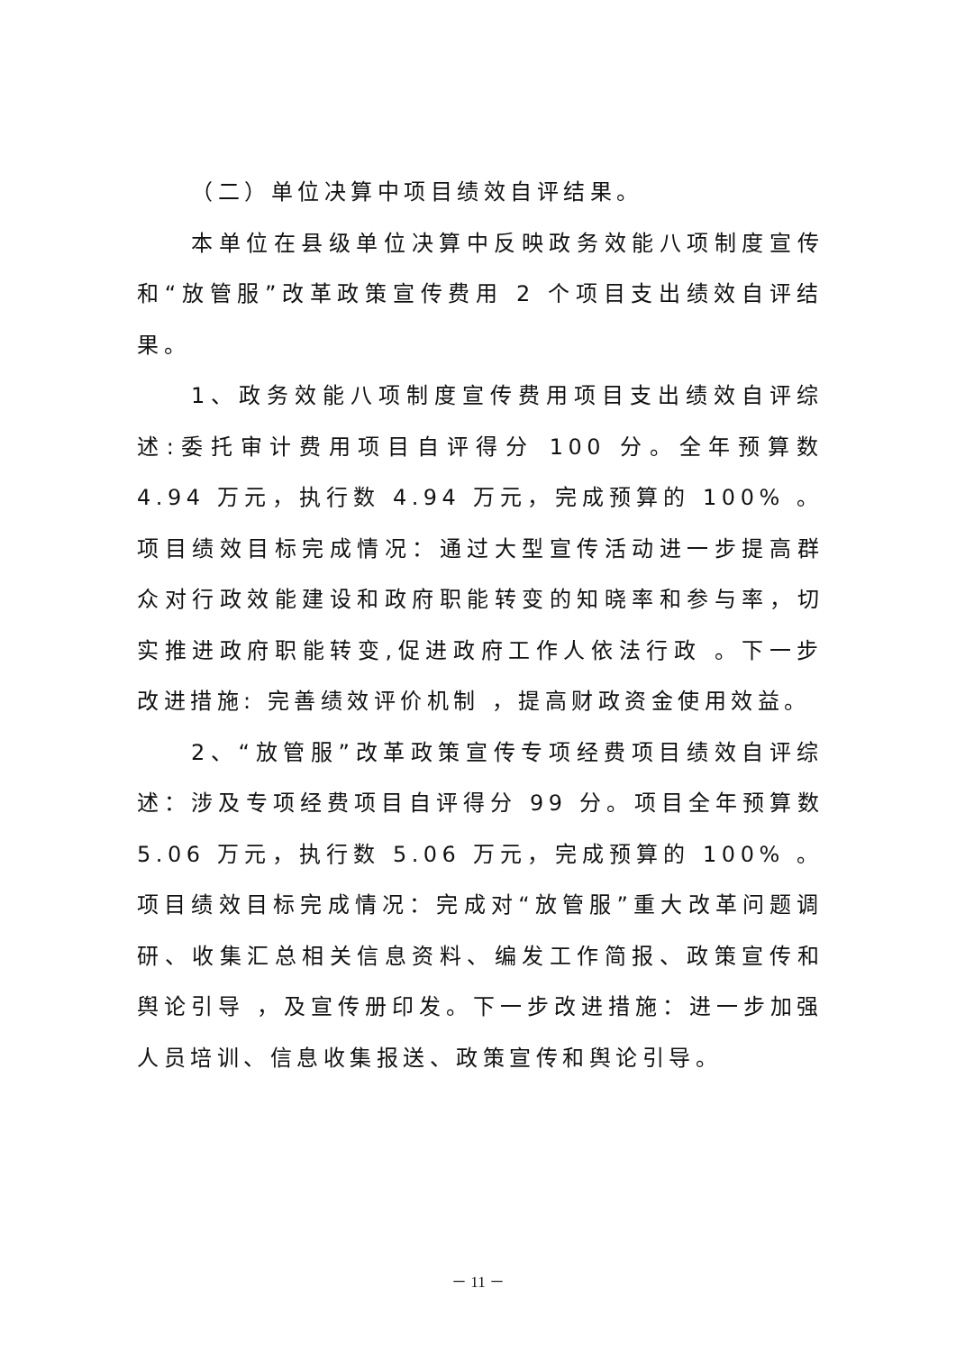（二）单位决算中项目绩效自评结果。
本单位在县级单位决算中反映政务效能八项制度宣传和“放管服”改革政策宣传费用 2 个项目支出绩效自评结果。
1、政务效能八项制度宣传费用项目支出绩效自评综述:委托审计费用项目自评得分 100 分。全年预算数 4.94 万元，执行数 4.94 万元，完成预算的 100% 。项目绩效目标完成情况：通过大型宣传活动进一步提高群众对行政效能建设和政府职能转变的知晓率和参与率，切实推进政府职能转变,促进政府工作人依法行政 。下一步改进措施: 完善绩效评价机制 ，提高财政资金使用效益。
2、“放管服”改革政策宣传专项经费项目绩效自评综述：涉及专项经费项目自评得分 99 分。项目全年预算数5.06 万元，执行数 5.06 万元，完成预算的 100% 。项目绩效目标完成情况：完成对“放管服”重大改革问题调研、收集汇总相关信息资料、编发工作简报、政策宣传和舆论引导 ，及宣传册印发。下一步改进措施：进一步加强人员培训、信息收集报送、政策宣传和舆论引导。
－ 11 －